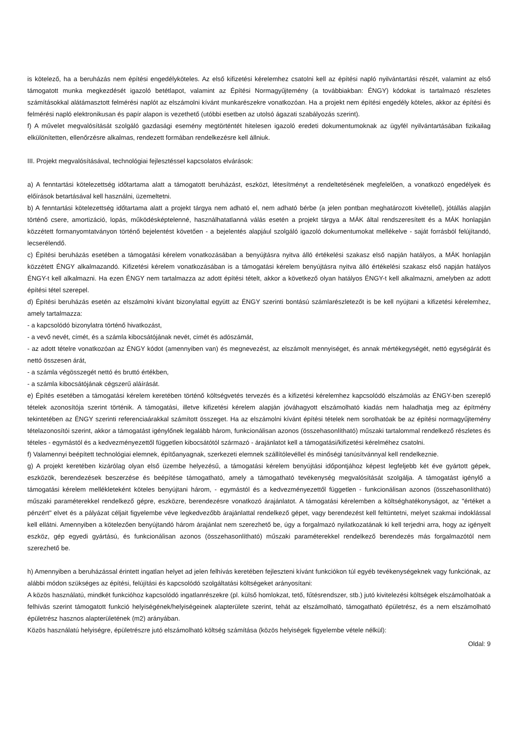is kötelező, ha a beruházás nem építési engedélyköteles. Az első kifizetési kérelemhez csatolni kell az építési napló nyilvántartási részét, valamint az első támogatott munka megkezdését igazoló betétlapot, valamint az Építési Normagyűjtemény (a továbbiakban: ÉNGY) kódokat is tartalmazó részletes számításokkal alátámasztott felmérési naplót az elszámolni kívánt munkarészekre vonatkozóan. Ha a projekt nem építési engedély köteles, akkor az építési és felmérési napló elektronikusan és papír alapon is vezethető (utóbbi esetben az utolsó ágazati szabályozás szerint).
f) A művelet megvalósítását szolgáló gazdasági esemény megtörténtét hitelesen igazoló eredeti dokumentumoknak az ügyfél nyilvántartásában fizikailag elkülönítetten, ellenőrzésre alkalmas, rendezett formában rendelkezésre kell állniuk.
III. Projekt megvalósításával, technológiai fejlesztéssel kapcsolatos elvárások:
a) A fenntartási kötelezettség időtartama alatt a támogatott beruházást, eszközt, létesítményt a rendeltetésének megfelelően, a vonatkozó engedélyek és előírások betartásával kell használni, üzemeltetni.
b) A fenntartási kötelezettség időtartama alatt a projekt tárgya nem adható el, nem adható bérbe (a jelen pontban meghatározott kivétellel), jótállás alapján történő csere, amortizáció, lopás, működésképtelenné, használhatatlanná válás esetén a projekt tárgya a MÁK által rendszeresített és a MÁK honlapján közzétett formanyomtatványon történő bejelentést követően - a bejelentés alapjául szolgáló igazoló dokumentumokat mellékelve - saját forrásból felújítandó, lecserélendő.
c) Építési beruházás esetében a támogatási kérelem vonatkozásában a benyújtásra nyitva álló értékelési szakasz első napján hatályos, a MÁK honlapján közzétett ÉNGY alkalmazandó. Kifizetési kérelem vonatkozásában is a támogatási kérelem benyújtásra nyitva álló értékelési szakasz első napján hatályos ÉNGY-t kell alkalmazni. Ha ezen ÉNGY nem tartalmazza az adott építési tételt, akkor a következő olyan hatályos ÉNGY-t kell alkalmazni, amelyben az adott építési tétel szerepel.
d) Építési beruházás esetén az elszámolni kívánt bizonylattal együtt az ÉNGY szerinti bontású számlarészletezőt is be kell nyújtani a kifizetési kérelemhez, amely tartalmazza:
- a kapcsolódó bizonylatra történő hivatkozást,
- a vevő nevét, címét, és a számla kibocsátójának nevét, címét és adószámát,
- az adott tételre vonatkozóan az ÉNGY kódot (amennyiben van) és megnevezést, az elszámolt mennyiséget, és annak mértékegységét, nettó egységárát és nettó összesen árát,
- a számla végösszegét nettó és bruttó értékben,
- a számla kibocsátójának cégszerű aláírását.
e) Építés esetében a támogatási kérelem keretében történő költségvetés tervezés és a kifizetési kérelemhez kapcsolódó elszámolás az ÉNGY-ben szereplő tételek azonosítója szerint történik. A támogatási, illetve kifizetési kérelem alapján jóváhagyott elszámolható kiadás nem haladhatja meg az építmény tekintetében az ÉNGY szerinti referenciaárakkal számított összeget. Ha az elszámolni kívánt építési tételek nem sorolhatóak be az építési normagyűjtemény tételazonosítói szerint, akkor a támogatást igénylőnek legalább három, funkcionálisan azonos (összehasonlítható) műszaki tartalommal rendelkező részletes és tételes - egymástól és a kedvezményezettől független kibocsátótól származó - árajánlatot kell a támogatási/kifizetési kérelméhez csatolni.
f) Valamennyi beépített technológiai elemnek, építőanyagnak, szerkezeti elemnek szállítólevéllel és minőségi tanúsítvánnyal kell rendelkeznie.
g) A projekt keretében kizárólag olyan első üzembe helyezésű, a támogatási kérelem benyújtási időpontjához képest legfeljebb két éve gyártott gépek, eszközök, berendezések beszerzése és beépítése támogatható, amely a támogatható tevékenység megvalósítását szolgálja. A támogatást igénylő a támogatási kérelem mellékleteként köteles benyújtani három, - egymástól és a kedvezményezettől független - funkcionálisan azonos (összehasonlítható) műszaki paraméterekkel rendelkező gépre, eszközre, berendezésre vonatkozó árajánlatot. A támogatási kérelemben a költséghatékonyságot, az "értéket a pénzért" elvet és a pályázat céljait figyelembe véve legkedvezőbb árajánlattal rendelkező gépet, vagy berendezést kell feltüntetni, melyet szakmai indoklással kell ellátni. Amennyiben a kötelezően benyújtandó három árajánlat nem szerezhető be, úgy a forgalmazó nyilatkozatának ki kell terjedni arra, hogy az igényelt eszköz, gép egyedi gyártású, és funkcionálisan azonos (összehasonlítható) műszaki paraméterekkel rendelkező berendezés más forgalmazótól nem szerezhető be.
h) Amennyiben a beruházással érintett ingatlan helyet ad jelen felhívás keretében fejleszteni kívánt funkciókon túl egyéb tevékenységeknek vagy funkciónak, az alábbi módon szükséges az építési, felújítási és kapcsolódó szolgáltatási költségeket arányosítani:
A közös használatú, mindkét funkcióhoz kapcsolódó ingatlanrészekre (pl. külső homlokzat, tető, fűtésrendszer, stb.) jutó kivitelezési költségek elszámolhatóak a felhívás szerint támogatott funkció helyiségének/helyiségeinek alapterülete szerint, tehát az elszámolható, támogatható épületrész, és a nem elszámolható épületrész hasznos alapterületének (m2) arányában.
Közös használatú helyiségre, épületrészre jutó elszámolható költség számítása (közös helyiségek figyelembe vétele nélkül):
Oldal: 9